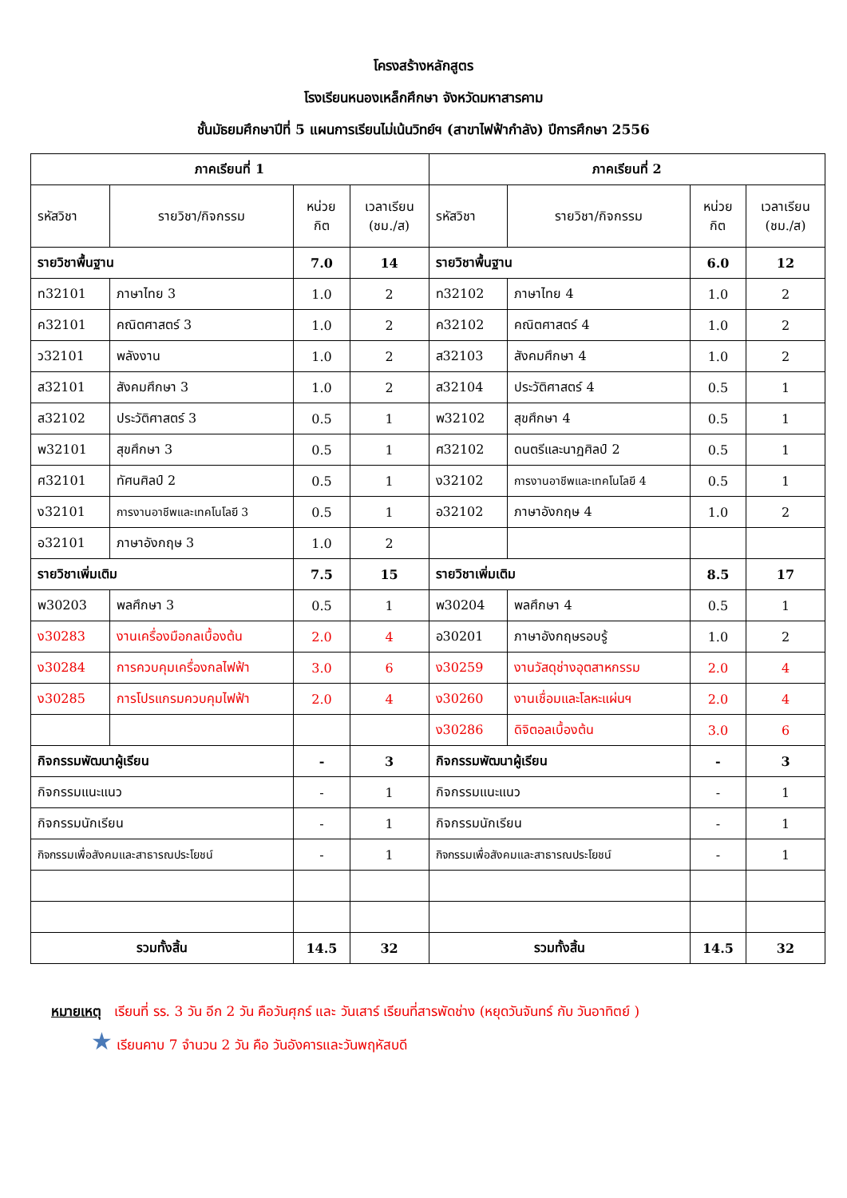โครงสร้างหลักสูตร
โรงเรียนหนองเหล็กศึกษา จังหวัดมหาสารคาม
ชั้นมัธยมศึกษาปีที่ 5 แผนการเรียนไม่เน้นวิทย์ฯ (สาขาไฟฟ้ากำลัง) ปีการศึกษา 2556
| ภาคเรียนที่ 1 | | | | ภาคเรียนที่ 2 | | | |
| --- | --- | --- | --- | --- | --- | --- | --- |
| รหัสวิชา | รายวิชา/กิจกรรม | หน่วย กิต | เวลาเรียน (ชม./ส) | รหัสวิชา | รายวิชา/กิจกรรม | หน่วย กิต | เวลาเรียน (ชม./ส) |
| รายวิชาพื้นฐาน | | 7.0 | 14 | รายวิชาพื้นฐาน | | 6.0 | 12 |
| ท32101 | ภาษาไทย 3 | 1.0 | 2 | ท32102 | ภาษาไทย 4 | 1.0 | 2 |
| ค32101 | คณิตศาสตร์ 3 | 1.0 | 2 | ค32102 | คณิตศาสตร์ 4 | 1.0 | 2 |
| ว32101 | พลังงาน | 1.0 | 2 | ส32103 | สังคมศึกษา 4 | 1.0 | 2 |
| ส32101 | สังคมศึกษา 3 | 1.0 | 2 | ส32104 | ประวัติศาสตร์ 4 | 0.5 | 1 |
| ส32102 | ประวัติศาสตร์ 3 | 0.5 | 1 | พ32102 | สุขศึกษา 4 | 0.5 | 1 |
| พ32101 | สุขศึกษา 3 | 0.5 | 1 | ศ32102 | ดนตรีและนาฏศิลป์ 2 | 0.5 | 1 |
| ศ32101 | ทัศนศิลป์ 2 | 0.5 | 1 | ง32102 | การงานอาชีพและเทคโนโลยี 4 | 0.5 | 1 |
| ง32101 | การงานอาชีพและเทคโนโลยี 3 | 0.5 | 1 | อ32102 | ภาษาอังกฤษ 4 | 1.0 | 2 |
| อ32101 | ภาษาอังกฤษ 3 | 1.0 | 2 | | | | |
| รายวิชาเพิ่มเติม | | 7.5 | 15 | รายวิชาเพิ่มเติม | | 8.5 | 17 |
| พ30203 | พลศึกษา 3 | 0.5 | 1 | พ30204 | พลศึกษา 4 | 0.5 | 1 |
| ง30283 | งานเครื่องมือกลเบื้องต้น | 2.0 | 4 | อ30201 | ภาษาอังกฤษรอบรู้ | 1.0 | 2 |
| ง30284 | การควบคุมเครื่องกลไฟฟ้า | 3.0 | 6 | ง30259 | งานวัสดุช่างอุตสาหกรรม | 2.0 | 4 |
| ง30285 | การโปรแกรมควบคุมไฟฟ้า | 2.0 | 4 | ง30260 | งานเชื่อมและโลหะแผ่นฯ | 2.0 | 4 |
| | | | | ง30286 | ดิจิตอลเบื้องต้น | 3.0 | 6 |
| กิจกรรมพัฒนาผู้เรียน | | - | 3 | กิจกรรมพัฒนาผู้เรียน | | - | 3 |
| กิจกรรมแนะแนว | | - | 1 | กิจกรรมแนะแนว | | - | 1 |
| กิจกรรมนักเรียน | | - | 1 | กิจกรรมนักเรียน | | - | 1 |
| กิจกรรมเพื่อสังคมและสาธารณประโยชน์ | | - | 1 | กิจกรรมเพื่อสังคมและสาธารณประโยชน์ | | - | 1 |
| รวมทั้งสิ้น | | 14.5 | 32 | รวมทั้งสิ้น | | 14.5 | 32 |
หมายเหตุ เรียนที่ รร. 3 วัน อีก 2 วัน คือวันศุกร์ และ วันเสาร์ เรียนที่สารพัดช่าง (หยุดวันจันทร์ กับ วันอาทิตย์ )
★ เรียนคาบ 7 จำนวน 2 วัน คือ วันอังคารและวันพฤหัสบดี